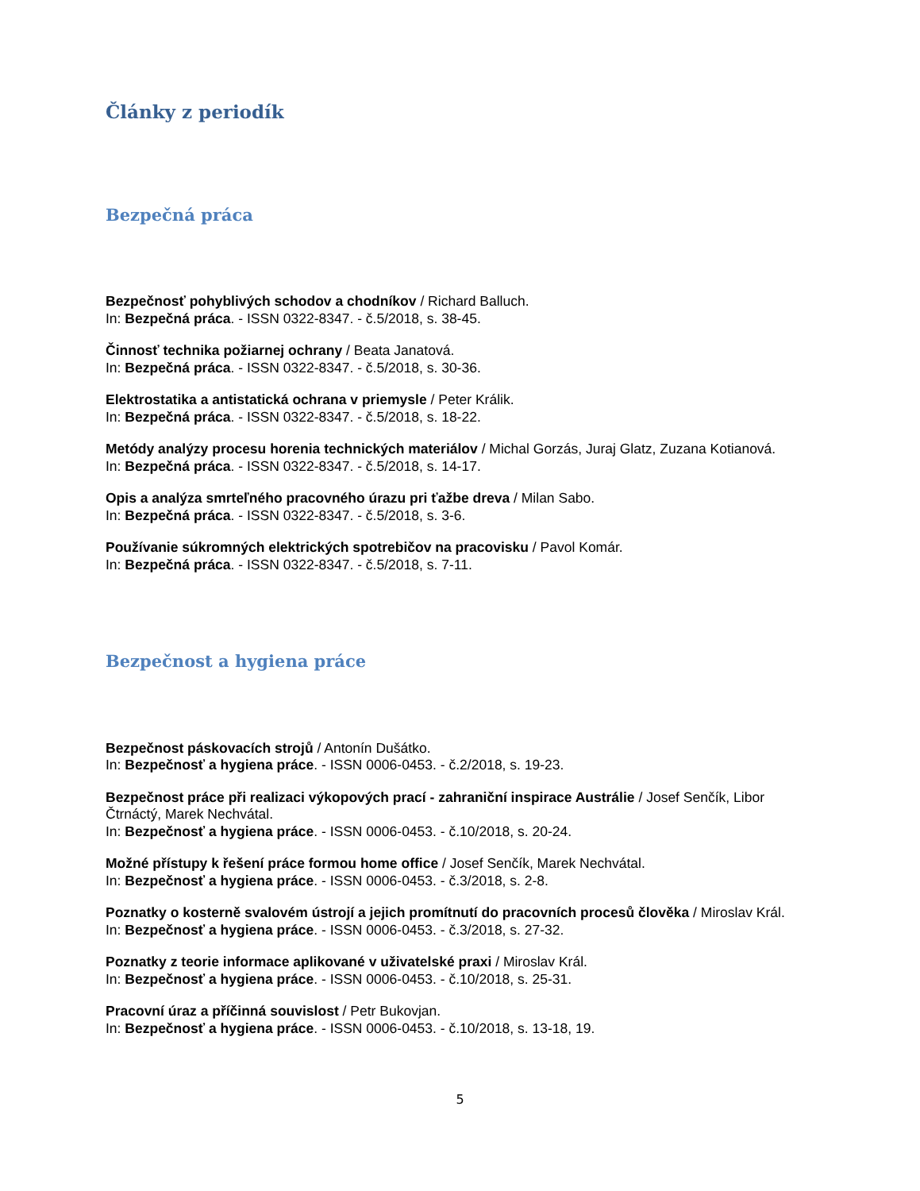Články z periodík
Bezpečná práca
Bezpečnosť pohyblivých schodov a chodníkov / Richard Balluch.
In: Bezpečná práca. - ISSN 0322-8347. - č.5/2018, s. 38-45.
Činnosť technika požiarnej ochrany / Beata Janatová.
In: Bezpečná práca. - ISSN 0322-8347. - č.5/2018, s. 30-36.
Elektrostatika a antistatická ochrana v priemysle / Peter Králik.
In: Bezpečná práca. - ISSN 0322-8347. - č.5/2018, s. 18-22.
Metódy analýzy procesu horenia technických materiálov / Michal Gorzás, Juraj Glatz, Zuzana Kotianová.
In: Bezpečná práca. - ISSN 0322-8347. - č.5/2018, s. 14-17.
Opis a analýza smrteľného pracovného úrazu pri ťažbe dreva / Milan Sabo.
In: Bezpečná práca. - ISSN 0322-8347. - č.5/2018, s. 3-6.
Používanie súkromných elektrických spotrebičov na pracovisku / Pavol Komár.
In: Bezpečná práca. - ISSN 0322-8347. - č.5/2018, s. 7-11.
Bezpečnost a hygiena práce
Bezpečnost páskovacích strojů / Antonín Dušátko.
In: Bezpečnosť a hygiena práce. - ISSN 0006-0453. - č.2/2018, s. 19-23.
Bezpečnost práce při realizaci výkopových prací - zahraniční inspirace Austrálie / Josef Senčík, Libor Čtrnáctý, Marek Nechvátal.
In: Bezpečnosť a hygiena práce. - ISSN 0006-0453. - č.10/2018, s. 20-24.
Možné přístupy k řešení práce formou home office / Josef Senčík, Marek Nechvátal.
In: Bezpečnosť a hygiena práce. - ISSN 0006-0453. - č.3/2018, s. 2-8.
Poznatky o kosterně svalovém ústrojí a jejich promítnutí do pracovních procesů člověka / Miroslav Král.
In: Bezpečnosť a hygiena práce. - ISSN 0006-0453. - č.3/2018, s. 27-32.
Poznatky z teorie informace aplikované v uživatelské praxi / Miroslav Král.
In: Bezpečnosť a hygiena práce. - ISSN 0006-0453. - č.10/2018, s. 25-31.
Pracovní úraz a příčinná souvislost / Petr Bukovjan.
In: Bezpečnosť a hygiena práce. - ISSN 0006-0453. - č.10/2018, s. 13-18, 19.
5